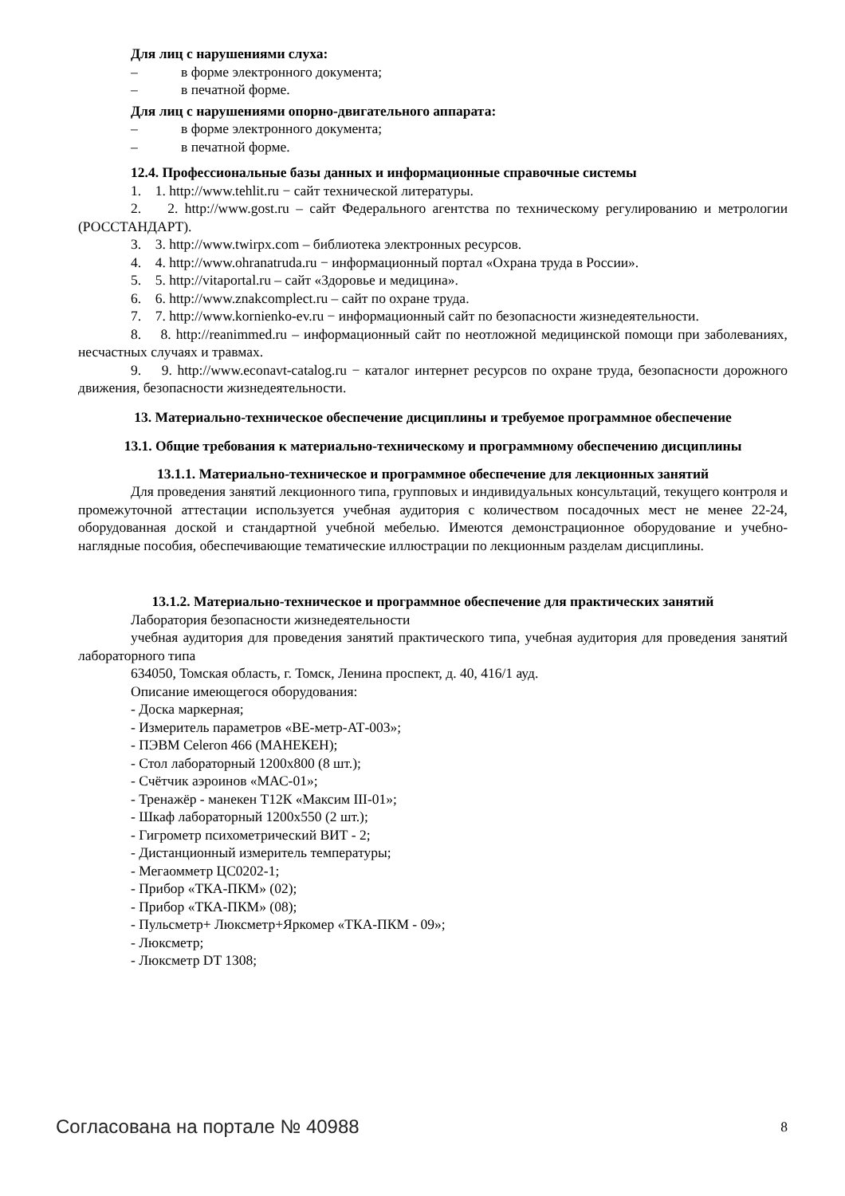Для лиц с нарушениями слуха:
– в форме электронного документа;
– в печатной форме.
Для лиц с нарушениями опорно-двигательного аппарата:
– в форме электронного документа;
– в печатной форме.
12.4. Профессиональные базы данных и информационные справочные системы
1. 1. http://www.tehlit.ru − сайт технической литературы.
2. 2. http://www.gost.ru – сайт Федерального агентства по техническому регулированию и метрологии (РОССТАНДАРТ).
3. 3. http://www.twirpx.com – библиотека электронных ресурсов.
4. 4. http://www.ohranatruda.ru − информационный портал «Охрана труда в России».
5. 5. http://vitaportal.ru – сайт «Здоровье и медицина».
6. 6. http://www.znakcomplect.ru – сайт по охране труда.
7. 7. http://www.kornienko-ev.ru − информационный сайт по безопасности жизнедеятельности.
8. 8. http://reanimmed.ru – информационный сайт по неотложной медицинской помощи при заболеваниях, несчастных случаях и травмах.
9. 9. http://www.econavt-catalog.ru − каталог интернет ресурсов по охране труда, безопасности дорожного движения, безопасности жизнедеятельности.
13. Материально-техническое обеспечение дисциплины и требуемое программное обеспечение
13.1. Общие требования к материально-техническому и программному обеспечению дисциплины
13.1.1. Материально-техническое и программное обеспечение для лекционных занятий
Для проведения занятий лекционного типа, групповых и индивидуальных консультаций, текущего контроля и промежуточной аттестации используется учебная аудитория с количеством посадочных мест не менее 22-24, оборудованная доской и стандартной учебной мебелью. Имеются демонстрационное оборудование и учебно-наглядные пособия, обеспечивающие тематические иллюстрации по лекционным разделам дисциплины.
13.1.2. Материально-техническое и программное обеспечение для практических занятий
Лаборатория безопасности жизнедеятельности
учебная аудитория для проведения занятий практического типа, учебная аудитория для проведения занятий лабораторного типа
634050, Томская область, г. Томск, Ленина проспект, д. 40, 416/1 ауд.
Описание имеющегося оборудования:
- Доска маркерная;
- Измеритель параметров «ВЕ-метр-АТ-003»;
- ПЭВМ Celeron 466 (МАНЕКЕН);
- Стол лабораторный 1200х800 (8 шт.);
- Счётчик аэроинов «МАС-01»;
- Тренажёр - манекен Т12К «Максим III-01»;
- Шкаф лабораторный 1200х550 (2 шт.);
- Гигрометр психометрический ВИТ - 2;
- Дистанционный измеритель температуры;
- Мегаомметр ЦС0202-1;
- Прибор «ТКА-ПКМ» (02);
- Прибор «ТКА-ПКМ» (08);
- Пульсметр+ Люксметр+Яркомер «ТКА-ПКМ - 09»;
- Люксметр;
- Люксметр DT 1308;
Согласована на портале № 40988 8